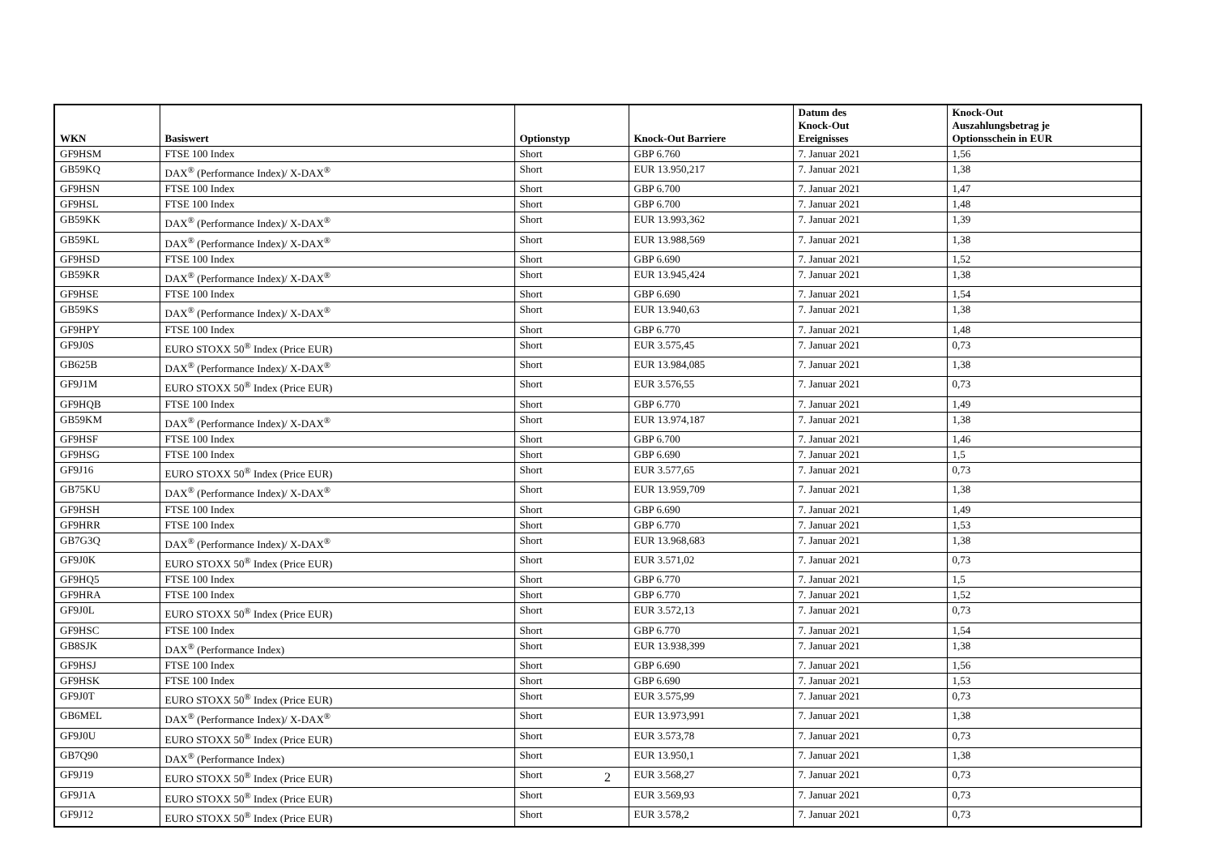| WKN | Basiswert | Optionstyp | Knock-Out Barriere | Datum des Knock-Out Ereignisses | Knock-Out Auszahlungsbetrag je Optionsschein in EUR |
| --- | --- | --- | --- | --- | --- |
| GF9HSM | FTSE 100 Index | Short | GBP 6.760 | 7. Januar 2021 | 1,56 |
| GB59KQ | DAX<sup>®</sup> (Performance Index)/ X-DAX<sup>®</sup> | Short | EUR 13.950,217 | 7. Januar 2021 | 1,38 |
| GF9HSN | FTSE 100 Index | Short | GBP 6.700 | 7. Januar 2021 | 1,47 |
| GF9HSL | FTSE 100 Index | Short | GBP 6.700 | 7. Januar 2021 | 1,48 |
| GB59KK | DAX<sup>®</sup> (Performance Index)/ X-DAX<sup>®</sup> | Short | EUR 13.993,362 | 7. Januar 2021 | 1,39 |
| GB59KL | DAX<sup>®</sup> (Performance Index)/ X-DAX<sup>®</sup> | Short | EUR 13.988,569 | 7. Januar 2021 | 1,38 |
| GF9HSD | FTSE 100 Index | Short | GBP 6.690 | 7. Januar 2021 | 1,52 |
| GB59KR | DAX<sup>®</sup> (Performance Index)/ X-DAX<sup>®</sup> | Short | EUR 13.945,424 | 7. Januar 2021 | 1,38 |
| GF9HSE | FTSE 100 Index | Short | GBP 6.690 | 7. Januar 2021 | 1,54 |
| GB59KS | DAX<sup>®</sup> (Performance Index)/ X-DAX<sup>®</sup> | Short | EUR 13.940,63 | 7. Januar 2021 | 1,38 |
| GF9HPY | FTSE 100 Index | Short | GBP 6.770 | 7. Januar 2021 | 1,48 |
| GF9J0S | EURO STOXX 50<sup>®</sup> Index (Price EUR) | Short | EUR 3.575,45 | 7. Januar 2021 | 0,73 |
| GB625B | DAX<sup>®</sup> (Performance Index)/ X-DAX<sup>®</sup> | Short | EUR 13.984,085 | 7. Januar 2021 | 1,38 |
| GF9J1M | EURO STOXX 50<sup>®</sup> Index (Price EUR) | Short | EUR 3.576,55 | 7. Januar 2021 | 0,73 |
| GF9HQB | FTSE 100 Index | Short | GBP 6.770 | 7. Januar 2021 | 1,49 |
| GB59KM | DAX<sup>®</sup> (Performance Index)/ X-DAX<sup>®</sup> | Short | EUR 13.974,187 | 7. Januar 2021 | 1,38 |
| GF9HSF | FTSE 100 Index | Short | GBP 6.700 | 7. Januar 2021 | 1,46 |
| GF9HSG | FTSE 100 Index | Short | GBP 6.690 | 7. Januar 2021 | 1,5 |
| GF9J16 | EURO STOXX 50<sup>®</sup> Index (Price EUR) | Short | EUR 3.577,65 | 7. Januar 2021 | 0,73 |
| GB75KU | DAX<sup>®</sup> (Performance Index)/ X-DAX<sup>®</sup> | Short | EUR 13.959,709 | 7. Januar 2021 | 1,38 |
| GF9HSH | FTSE 100 Index | Short | GBP 6.690 | 7. Januar 2021 | 1,49 |
| GF9HRR | FTSE 100 Index | Short | GBP 6.770 | 7. Januar 2021 | 1,53 |
| GB7G3Q | DAX<sup>®</sup> (Performance Index)/ X-DAX<sup>®</sup> | Short | EUR 13.968,683 | 7. Januar 2021 | 1,38 |
| GF9J0K | EURO STOXX 50<sup>®</sup> Index (Price EUR) | Short | EUR 3.571,02 | 7. Januar 2021 | 0,73 |
| GF9HQ5 | FTSE 100 Index | Short | GBP 6.770 | 7. Januar 2021 | 1,5 |
| GF9HRA | FTSE 100 Index | Short | GBP 6.770 | 7. Januar 2021 | 1,52 |
| GF9J0L | EURO STOXX 50<sup>®</sup> Index (Price EUR) | Short | EUR 3.572,13 | 7. Januar 2021 | 0,73 |
| GF9HSC | FTSE 100 Index | Short | GBP 6.770 | 7. Januar 2021 | 1,54 |
| GB8SJK | DAX<sup>®</sup> (Performance Index) | Short | EUR 13.938,399 | 7. Januar 2021 | 1,38 |
| GF9HSJ | FTSE 100 Index | Short | GBP 6.690 | 7. Januar 2021 | 1,56 |
| GF9HSK | FTSE 100 Index | Short | GBP 6.690 | 7. Januar 2021 | 1,53 |
| GF9J0T | EURO STOXX 50<sup>®</sup> Index (Price EUR) | Short | EUR 3.575,99 | 7. Januar 2021 | 0,73 |
| GB6MEL | DAX<sup>®</sup> (Performance Index)/ X-DAX<sup>®</sup> | Short | EUR 13.973,991 | 7. Januar 2021 | 1,38 |
| GF9J0U | EURO STOXX 50<sup>®</sup> Index (Price EUR) | Short | EUR 3.573,78 | 7. Januar 2021 | 0,73 |
| GB7Q90 | DAX<sup>®</sup> (Performance Index) | Short | EUR 13.950,1 | 7. Januar 2021 | 1,38 |
| GF9J19 | EURO STOXX 50<sup>®</sup> Index (Price EUR) | Short | EUR 3.568,27 | 7. Januar 2021 | 0,73 |
| GF9J1A | EURO STOXX 50<sup>®</sup> Index (Price EUR) | Short | EUR 3.569,93 | 7. Januar 2021 | 0,73 |
| GF9J12 | EURO STOXX 50<sup>®</sup> Index (Price EUR) | Short | EUR 3.578,2 | 7. Januar 2021 | 0,73 |
2